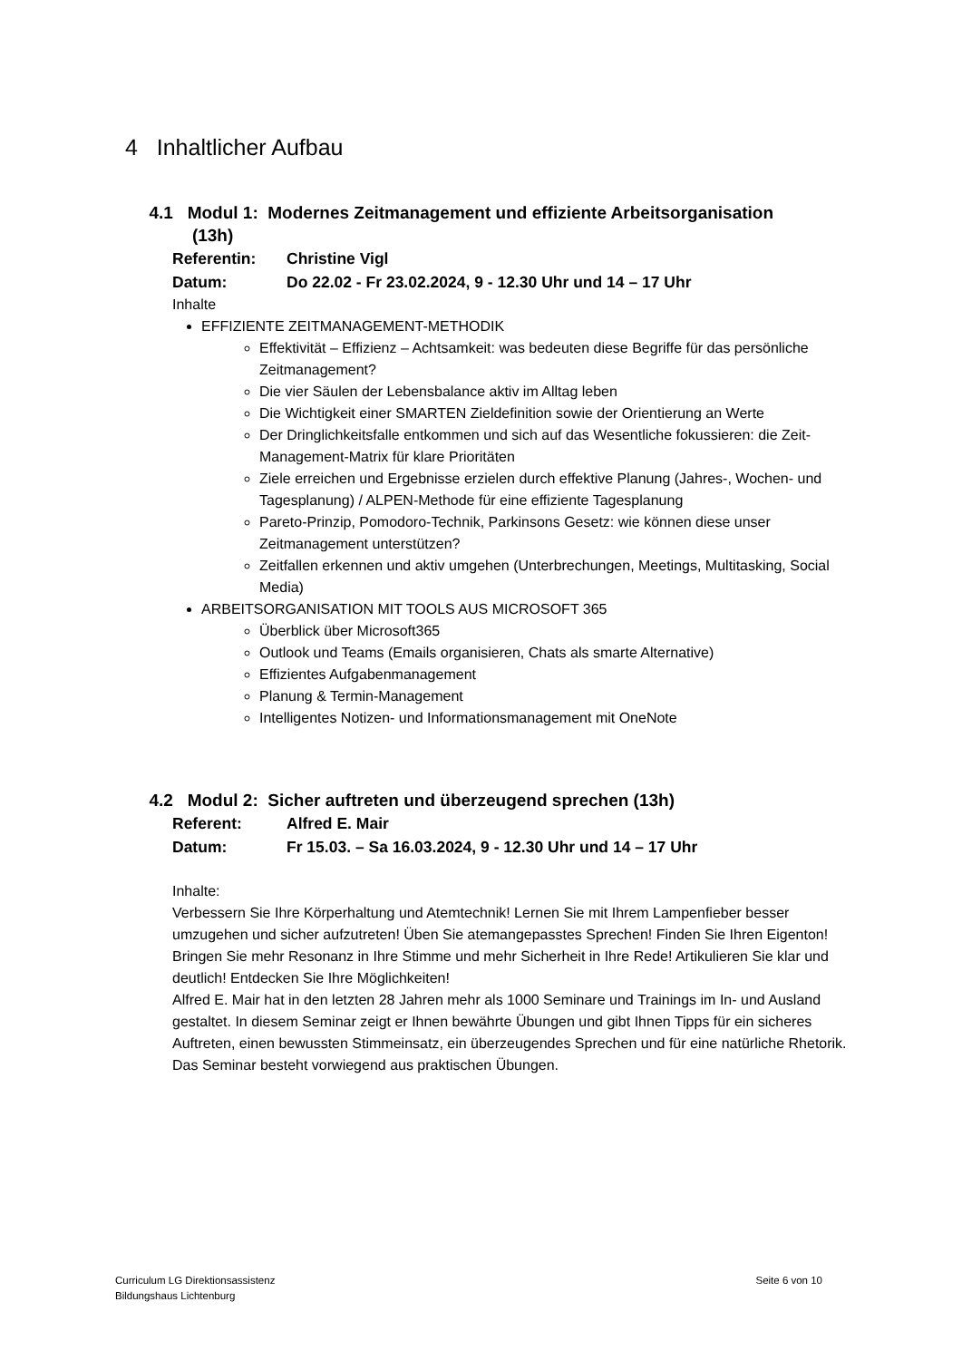4 Inhaltlicher Aufbau
4.1 Modul 1: Modernes Zeitmanagement und effiziente Arbeitsorganisation
(13h)
Referentin: Christine Vigl
Datum: Do 22.02 - Fr 23.02.2024, 9 - 12.30 Uhr und 14 – 17 Uhr
Inhalte
EFFIZIENTE ZEITMANAGEMENT-METHODIK
Effektivität – Effizienz – Achtsamkeit: was bedeuten diese Begriffe für das persönliche Zeitmanagement?
Die vier Säulen der Lebensbalance aktiv im Alltag leben
Die Wichtigkeit einer SMARTEN Zieldefinition sowie der Orientierung an Werte
Der Dringlichkeitsfalle entkommen und sich auf das Wesentliche fokussieren: die Zeit-Management-Matrix für klare Prioritäten
Ziele erreichen und Ergebnisse erzielen durch effektive Planung (Jahres-, Wochen- und Tagesplanung) / ALPEN-Methode für eine effiziente Tagesplanung
Pareto-Prinzip, Pomodoro-Technik, Parkinsons Gesetz: wie können diese unser Zeitmanagement unterstützen?
Zeitfallen erkennen und aktiv umgehen (Unterbrechungen, Meetings, Multitasking, Social Media)
ARBEITSORGANISATION MIT TOOLS AUS MICROSOFT 365
Überblick über Microsoft365
Outlook und Teams (Emails organisieren, Chats als smarte Alternative)
Effizientes Aufgabenmanagement
Planung & Termin-Management
Intelligentes Notizen- und Informationsmanagement mit OneNote
4.2 Modul 2: Sicher auftreten und überzeugend sprechen (13h)
Referent: Alfred E. Mair
Datum: Fr 15.03. – Sa 16.03.2024, 9 - 12.30 Uhr und 14 – 17 Uhr
Inhalte:
Verbessern Sie Ihre Körperhaltung und Atemtechnik! Lernen Sie mit Ihrem Lampenfieber besser umzugehen und sicher aufzutreten! Üben Sie atemangepasstes Sprechen! Finden Sie Ihren Eigenton! Bringen Sie mehr Resonanz in Ihre Stimme und mehr Sicherheit in Ihre Rede! Artikulieren Sie klar und deutlich! Entdecken Sie Ihre Möglichkeiten!
Alfred E. Mair hat in den letzten 28 Jahren mehr als 1000 Seminare und Trainings im In- und Ausland gestaltet. In diesem Seminar zeigt er Ihnen bewährte Übungen und gibt Ihnen Tipps für ein sicheres Auftreten, einen bewussten Stimmeinsatz, ein überzeugendes Sprechen und für eine natürliche Rhetorik.
Das Seminar besteht vorwiegend aus praktischen Übungen.
Curriculum LG Direktionsassistenz
Bildungshaus Lichtenburg
Seite 6 von 10